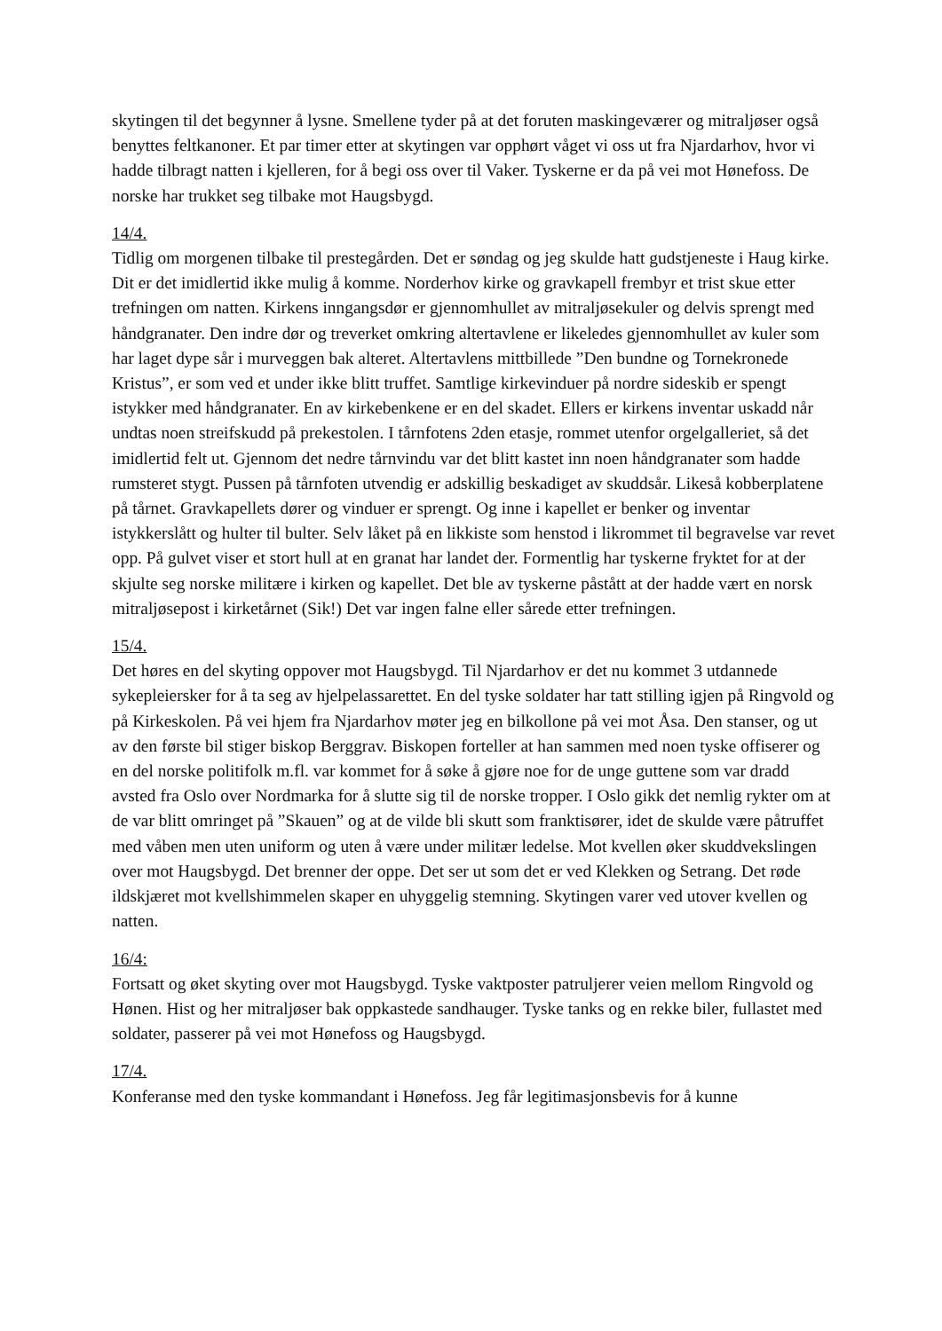skytingen til det begynner å lysne. Smellene tyder på at det foruten maskingeværer og mitraljøser også benyttes feltkanoner. Et par timer etter at skytingen var opphørt våget vi oss ut fra Njardarhov, hvor vi hadde tilbragt natten i kjelleren, for å begi oss over til Vaker. Tyskerne er da på vei mot Hønefoss. De norske har trukket seg tilbake mot Haugsbygd.
14/4.
Tidlig om morgenen tilbake til prestegården. Det er søndag og jeg skulde hatt gudstjeneste i Haug kirke. Dit er det imidlertid ikke mulig å komme. Norderhov kirke og gravkapell frembyr et trist skue etter trefningen om natten. Kirkens inngangsdør er gjennomhullet av mitraljøsekuler og delvis sprengt med håndgranater. Den indre dør og treverket omkring altertavlene er likeledes gjennomhullet av kuler som har laget dype sår i murveggen bak alteret. Altertavlens mittbillede ”Den bundne og Tornekronede Kristus”, er som ved et under ikke blitt truffet. Samtlige kirkevinduer på nordre sideskib er spengt istykker med håndgranater. En av kirkebenkene er en del skadet. Ellers er kirkens inventar uskadd når undtas noen streifskudd på prekestolen. I tårnfotens 2den etasje, rommet utenfor orgelgalleriet, så det imidlertid felt ut. Gjennom det nedre tårnvindu var det blitt kastet inn noen håndgranater som hadde rumsteret stygt. Pussen på tårnfoten utvendig er adskillig beskadiget av skuddsår. Likeså kobberplatene på tårnet. Gravkapellets dører og vinduer er sprengt. Og inne i kapellet er benker og inventar istykkerslått og hulter til bulter. Selv låket på en likkiste som henstod i likrommet til begravelse var revet opp. På gulvet viser et stort hull at en granat har landet der. Formentlig har tyskerne fryktet for at der skjulte seg norske militære i kirken og kapellet. Det ble av tyskerne påstått at der hadde vært en norsk mitraljøsepost i kirketårnet (Sik!) Det var ingen falne eller sårede etter trefningen.
15/4.
Det høres en del skyting oppover mot Haugsbygd. Til Njardarhov er det nu kommet 3 utdannede sykepleiersker for å ta seg av hjelpelassarettet. En del tyske soldater har tatt stilling igjen på Ringvold og på Kirkeskolen. På vei hjem fra Njardarhov møter jeg en bilkollone på vei mot Åsa. Den stanser, og ut av den første bil stiger biskop Berggrav. Biskopen forteller at han sammen med noen tyske offiserer og en del norske politifolk m.fl. var kommet for å søke å gjøre noe for de unge guttene som var dradd avsted fra Oslo over Nordmarka for å slutte sig til de norske tropper. I Oslo gikk det nemlig rykter om at de var blitt omringet på ”Skauen” og at de vilde bli skutt som franktisører, idet de skulde være påtruffet med våben men uten uniform og uten å være under militær ledelse. Mot kvellen øker skuddvekslingen over mot Haugsbygd. Det brenner der oppe. Det ser ut som det er ved Klekken og Setrang. Det røde ildskjæret mot kvellshimmelen skaper en uhyggelig stemning. Skytingen varer ved utover kvellen og natten.
16/4:
Fortsatt og øket skyting over mot Haugsbygd. Tyske vaktposter patruljerer veien mellom Ringvold og Hønen. Hist og her mitraljøser bak oppkastede sandhauger. Tyske tanks og en rekke biler, fullastet med soldater, passerer på vei mot Hønefoss og Haugsbygd.
17/4.
Konferanse med den tyske kommandant i Hønefoss. Jeg får legitimasjonsbevis for å kunne